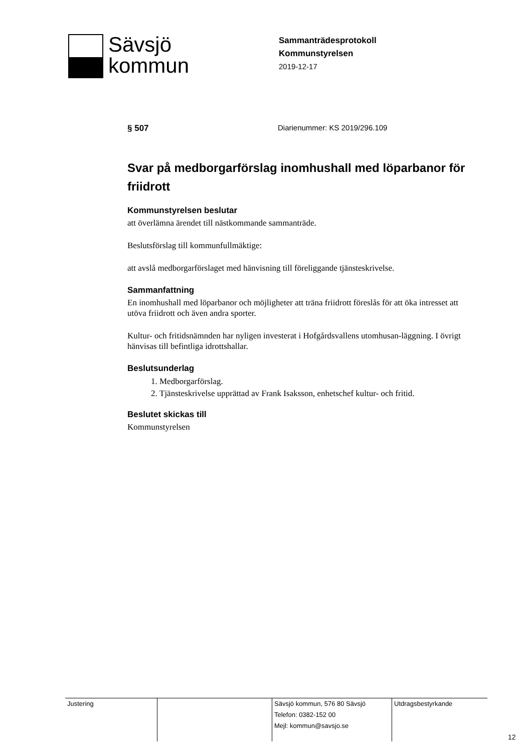Sävsjö
kommun
Sammanträdesprotokoll
Kommunstyrelsen
2019-12-17
§ 507 Diarienummer: KS 2019/296.109
Svar på medborgarförslag inomhushall med löparbanor för friidrott
Kommunstyrelsen beslutar
att överlämna ärendet till nästkommande sammanträde.
Beslutsförslag till kommunfullmäktige:
att avslå medborgarförslaget med hänvisning till föreliggande tjänsteskrivelse.
Sammanfattning
En inomhushall med löparbanor och möjligheter att träna friidrott föreslås för att öka intresset att utöva friidrott och även andra sporter.
Kultur- och fritidsnämnden har nyligen investerat i Hofgårdsvallens utomhusan-läggning. I övrigt hänvisas till befintliga idrottshallar.
Beslutsunderlag
1. Medborgarförslag.
2. Tjänsteskrivelse upprättad av Frank Isaksson, enhetschef kultur- och fritid.
Beslutet skickas till
Kommunstyrelsen
| Justering | | Sävsjö kommun, 576 80 Sävsjö Telefon: 0382-152 00 Mejl: kommun@savsjo.se | Utdragsbestyrkande |
12